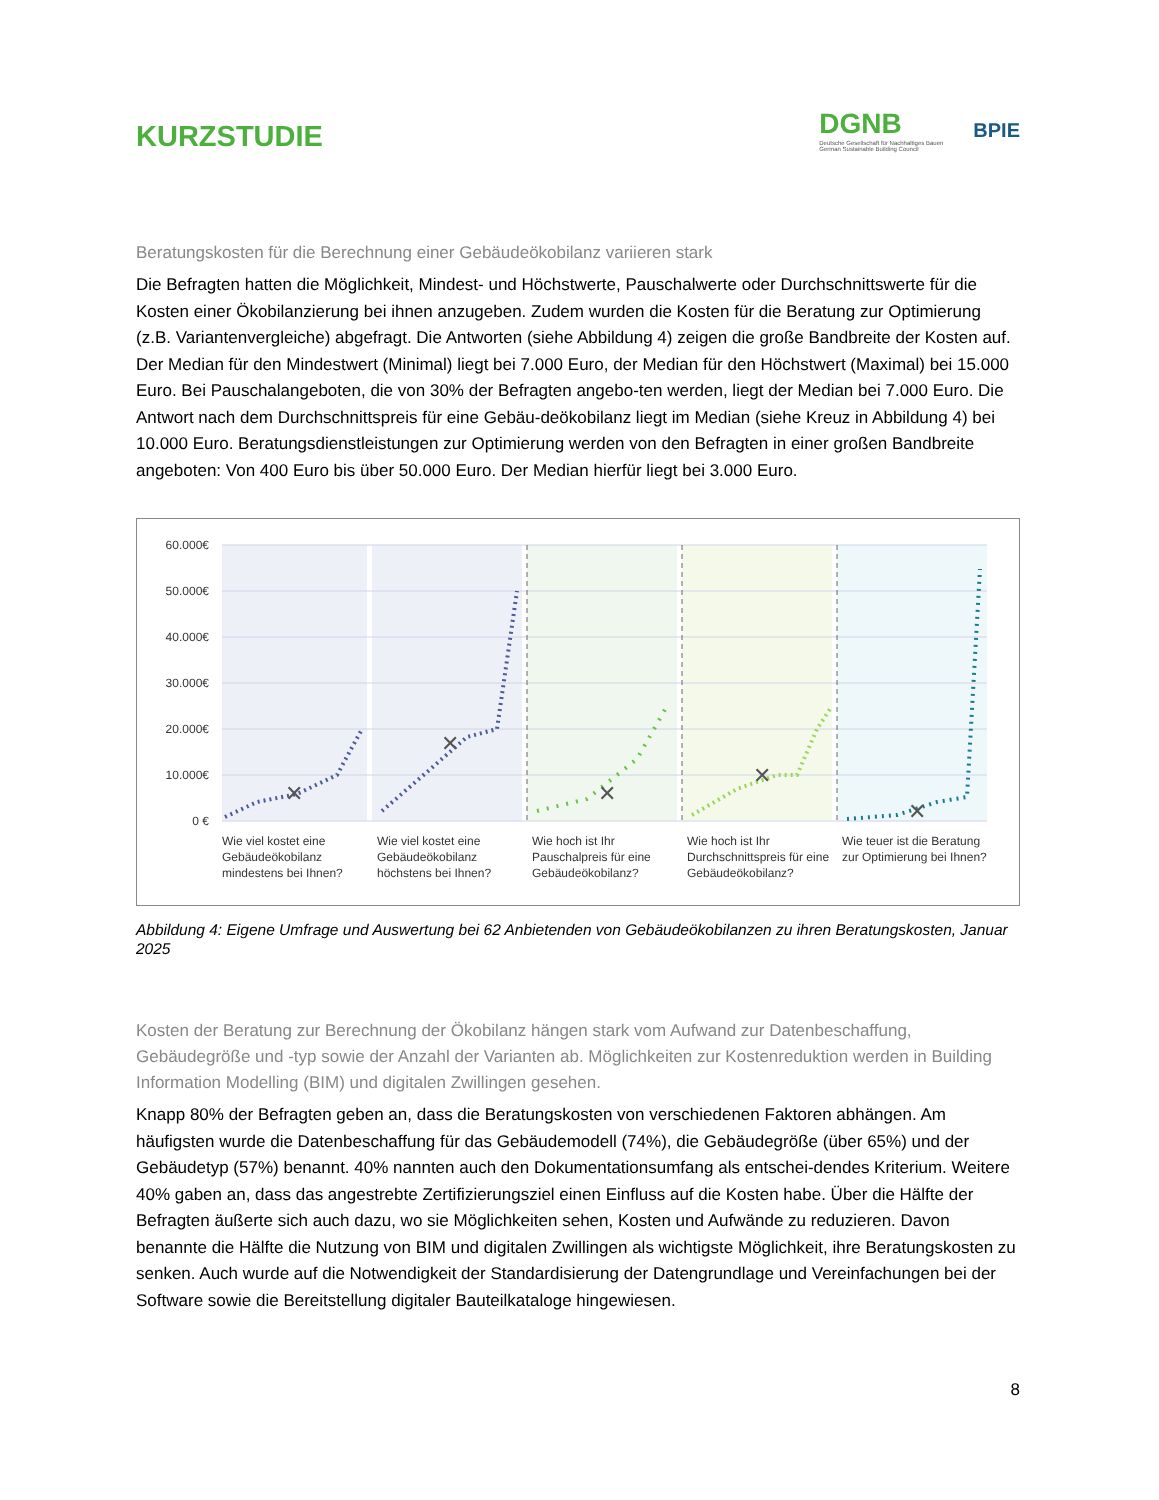KURZSTUDIE
DGNB
Deutsche Gesellschaft für Nachhaltiges Bauen
German Sustainable Building Council
BPIE
Beratungskosten für die Berechnung einer Gebäudeökobilanz variieren stark
Die Befragten hatten die Möglichkeit, Mindest- und Höchstwerte, Pauschalwerte oder Durchschnittswerte für die Kosten einer Ökobilanzierung bei ihnen anzugeben. Zudem wurden die Kosten für die Beratung zur Optimierung (z.B. Variantenvergleiche) abgefragt. Die Antworten (siehe Abbildung 4) zeigen die große Bandbreite der Kosten auf. Der Median für den Mindestwert (Minimal) liegt bei 7.000 Euro, der Median für den Höchstwert (Maximal) bei 15.000 Euro. Bei Pauschalangeboten, die von 30% der Befragten angebo-ten werden, liegt der Median bei 7.000 Euro. Die Antwort nach dem Durchschnittspreis für eine Gebäu-deökobilanz liegt im Median (siehe Kreuz in Abbildung 4) bei 10.000 Euro. Beratungsdienstleistungen zur Optimierung werden von den Befragten in einer großen Bandbreite angeboten: Von 400 Euro bis über 50.000 Euro. Der Median hierfür liegt bei 3.000 Euro.
60.000€
50.000€
40.000€
30.000€
20.000€
10.000€
0 €
✕
✕
✕
✕
✕
Wie viel kostet eine Gebäudeökobilanz mindestens bei Ihnen?
Wie viel kostet eine Gebäudeökobilanz höchstens bei Ihnen?
Wie hoch ist Ihr Pauschalpreis für eine Gebäudeökobilanz?
Wie hoch ist Ihr Durchschnittspreis für eine Gebäudeökobilanz?
Wie teuer ist die Beratung zur Optimierung bei Ihnen?
Abbildung 4: Eigene Umfrage und Auswertung bei 62 Anbietenden von Gebäudeökobilanzen zu ihren Beratungskosten, Januar 2025
Kosten der Beratung zur Berechnung der Ökobilanz hängen stark vom Aufwand zur Datenbeschaffung, Gebäudegröße und -typ sowie der Anzahl der Varianten ab. Möglichkeiten zur Kostenreduktion werden in Building Information Modelling (BIM) und digitalen Zwillingen gesehen.
Knapp 80% der Befragten geben an, dass die Beratungskosten von verschiedenen Faktoren abhängen. Am häufigsten wurde die Datenbeschaffung für das Gebäudemodell (74%), die Gebäudegröße (über 65%) und der Gebäudetyp (57%) benannt. 40% nannten auch den Dokumentationsumfang als entschei-dendes Kriterium. Weitere 40% gaben an, dass das angestrebte Zertifizierungsziel einen Einfluss auf die Kosten habe. Über die Hälfte der Befragten äußerte sich auch dazu, wo sie Möglichkeiten sehen, Kosten und Aufwände zu reduzieren. Davon benannte die Hälfte die Nutzung von BIM und digitalen Zwillingen als wichtigste Möglichkeit, ihre Beratungskosten zu senken. Auch wurde auf die Notwendigkeit der Standardisierung der Datengrundlage und Vereinfachungen bei der Software sowie die Bereitstellung digitaler Bauteilkataloge hingewiesen.
8